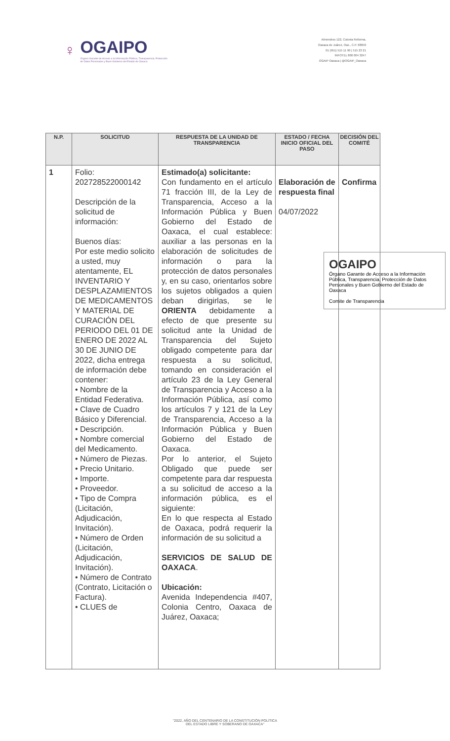♀
OGAIPO
Órgano Garante de Acceso a la Información Pública, Transparencia, Protección de Datos Personales y Buen Gobierno del Estado de Oaxaca
Almendros 122, Colonia Reforma,
Oaxaca de Juárez, Oax., C.P. 68050
01 (951) 515 11 90 | 515 23 21
INFOTEL 800 004 3247
OGAIP Oaxaca | @OGAIP_Oaxaca
| N.P. | SOLICITUD | RESPUESTA DE LA UNIDAD DE TRANSPARENCIA | ESTADO / FECHA INICIO OFICIAL DEL PASO | DECISIÓN DEL COMITÉ |
| --- | --- | --- | --- | --- |
| 1 | Folio: 202728522000142 Descripción de la solicitud de información: Buenos días: Por este medio solicito a usted, muy atentamente, EL INVENTARIO Y DESPLAZAMIENTOS DE MEDICAMENTOS Y MATERIAL DE CURACIÓN DEL PERIODO DEL 01 DE ENERO DE 2022 AL 30 DE JUNIO DE 2022, dicha entrega de información debe contener: • Nombre de la Entidad Federativa. • Clave de Cuadro Básico y Diferencial. • Descripción. • Nombre comercial del Medicamento. • Número de Piezas. • Precio Unitario. • Importe. • Proveedor. • Tipo de Compra (Licitación, Adjudicación, Invitación). • Número de Orden (Licitación, Adjudicación, Invitación). • Número de Contrato (Contrato, Licitación o Factura). • CLUES de | Estimado(a) solicitante: Con fundamento en el artículo 71 fracción III, de la Ley de Transparencia, Acceso a la Información Pública y Buen Gobierno del Estado de Oaxaca, el cual establece: auxiliar a las personas en la elaboración de solicitudes de información o para la protección de datos personales y, en su caso, orientarlos sobre los sujetos obligados a quien deban dirigirlas, se le ORIENTA debidamente a efecto de que presente su solicitud ante la Unidad de Transparencia del Sujeto obligado competente para dar respuesta a su solicitud, tomando en consideración el artículo 23 de la Ley General de Transparencia y Acceso a la Información Pública, así como los artículos 7 y 121 de la Ley de Transparencia, Acceso a la Información Pública y Buen Gobierno del Estado de Oaxaca. Por lo anterior, el Sujeto Obligado que puede ser competente para dar respuesta a su solicitud de acceso a la información pública, es el siguiente: En lo que respecta al Estado de Oaxaca, podrá requerir la información de su solicitud a SERVICIOS DE SALUD DE OAXACA . Ubicación: Avenida Independencia #407, Colonia Centro, Oaxaca de Juárez, Oaxaca; | Elaboración de respuesta final 04/07/2022 | Confirma |
OGAIPO
Órgano Garante de Acceso a la Información Pública, Transparencia, Protección de Datos Personales y Buen Gobierno del Estado de Oaxaca
Comite de Transparencia
"2022, AÑO DEL CENTENARIO DE LA CONSTITUCIÓN POLÍTICA
DEL ESTADO LIBRE Y SOBERANO DE OAXACA"